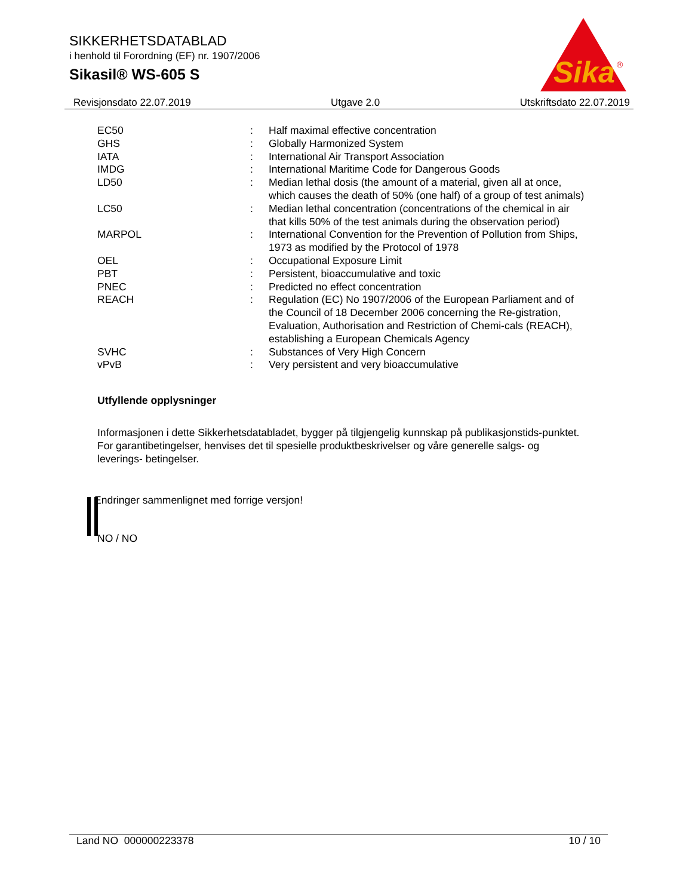SIKKERHETSDATABLAD
i henhold til Forordning (EF) nr. 1907/2006
Sikasil® WS-605 S
Sika
®
Revisjonsdato 22.07.2019 Utgave 2.0 Utskriftsdato 22.07.2019
| EC50 | : | Half maximal effective concentration |
| GHS | : | Globally Harmonized System |
| IATA | : | International Air Transport Association |
| IMDG | : | International Maritime Code for Dangerous Goods |
| LD50 | : | Median lethal dosis (the amount of a material, given all at once, which causes the death of 50% (one half) of a group of test animals) |
| LC50 | : | Median lethal concentration (concentrations of the chemical in air that kills 50% of the test animals during the observation period) |
| MARPOL | : | International Convention for the Prevention of Pollution from Ships, 1973 as modified by the Protocol of 1978 |
| OEL | : | Occupational Exposure Limit |
| PBT | : | Persistent, bioaccumulative and toxic |
| PNEC | : | Predicted no effect concentration |
| REACH | : | Regulation (EC) No 1907/2006 of the European Parliament and of the Council of 18 December 2006 concerning the Re-gistration, Evaluation, Authorisation and Restriction of Chemi-cals (REACH), establishing a European Chemicals Agency |
| SVHC | : | Substances of Very High Concern |
| vPvB | : | Very persistent and very bioaccumulative |
Utfyllende opplysninger
Informasjonen i dette Sikkerhetsdatabladet, bygger på tilgjengelig kunnskap på publikasjonstids-punktet. For garantibetingelser, henvises det til spesielle produktbeskrivelser og våre generelle salgs- og leverings- betingelser.
Endringer sammenlignet med forrige versjon!
NO / NO
Land NO 000000223378 10 / 10